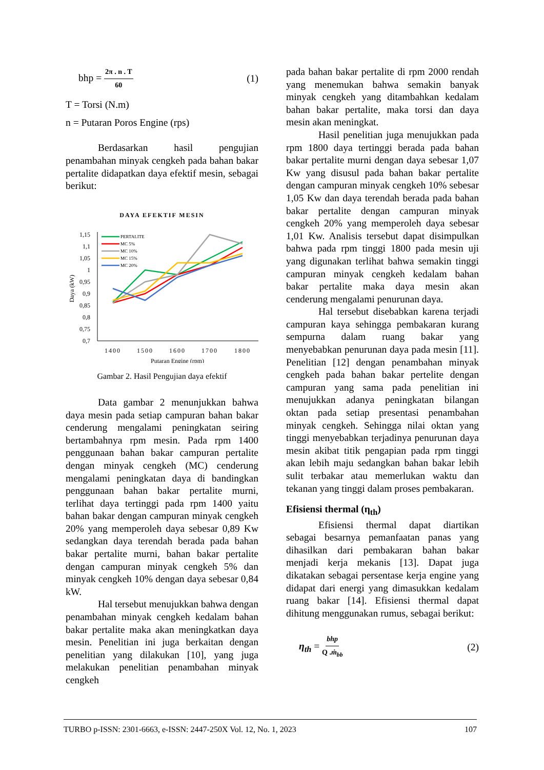bhp = 2π . n . T 60
(1)
T = Torsi (N.m)
n = Putaran Poros Engine (rps)
Berdasarkan hasil pengujian penambahan minyak cengkeh pada bahan bakar pertalite didapatkan daya efektif mesin, sebagai berikut:
DAYA EFEKTIF MESIN
1,15
1,1
1,05
1
0,95
0,9
0,85
0,8
0,75
0,7
Daya (kW)
1400
1500
1600
1700
1800
Putaran Engine (rpm)
PERTALITE
MC 5%
MC 10%
MC 15%
MC 20%
Gambar 2. Hasil Pengujian daya efektif
Data gambar 2 menunjukkan bahwa daya mesin pada setiap campuran bahan bakar cenderung mengalami peningkatan seiring bertambahnya rpm mesin. Pada rpm 1400 penggunaan bahan bakar campuran pertalite dengan minyak cengkeh (MC) cenderung mengalami peningkatan daya di bandingkan penggunaan bahan bakar pertalite murni, terlihat daya tertinggi pada rpm 1400 yaitu bahan bakar dengan campuran minyak cengkeh 20% yang memperoleh daya sebesar 0,89 Kw sedangkan daya terendah berada pada bahan bakar pertalite murni, bahan bakar pertalite dengan campuran minyak cengkeh 5% dan minyak cengkeh 10% dengan daya sebesar 0,84 kW.
Hal tersebut menujukkan bahwa dengan penambahan minyak cengkeh kedalam bahan bakar pertalite maka akan meningkatkan daya mesin. Penelitian ini juga berkaitan dengan penelitian yang dilakukan [10], yang juga melakukan penelitian penambahan minyak cengkeh
pada bahan bakar pertalite di rpm 2000 rendah yang menemukan bahwa semakin banyak minyak cengkeh yang ditambahkan kedalam bahan bakar pertalite, maka torsi dan daya mesin akan meningkat.
Hasil penelitian juga menujukkan pada rpm 1800 daya tertinggi berada pada bahan bakar pertalite murni dengan daya sebesar 1,07 Kw yang disusul pada bahan bakar pertalite dengan campuran minyak cengkeh 10% sebesar 1,05 Kw dan daya terendah berada pada bahan bakar pertalite dengan campuran minyak cengkeh 20% yang memperoleh daya sebesar 1,01 Kw. Analisis tersebut dapat disimpulkan bahwa pada rpm tinggi 1800 pada mesin uji yang digunakan terlihat bahwa semakin tinggi campuran minyak cengkeh kedalam bahan bakar pertalite maka daya mesin akan cenderung mengalami penurunan daya.
Hal tersebut disebabkan karena terjadi campuran kaya sehingga pembakaran kurang sempurna dalam ruang bakar yang menyebabkan penurunan daya pada mesin [11]. Penelitian [12] dengan penambahan minyak cengkeh pada bahan bakar pertelite dengan campuran yang sama pada penelitian ini menujukkan adanya peningkatan bilangan oktan pada setiap presentasi penambahan minyak cengkeh. Sehingga nilai oktan yang tinggi menyebabkan terjadinya penurunan daya mesin akibat titik pengapian pada rpm tinggi akan lebih maju sedangkan bahan bakar lebih sulit terbakar atau memerlukan waktu dan tekanan yang tinggi dalam proses pembakaran.
Efisiensi thermal (η<sub>th</sub>)
Efisiensi thermal dapat diartikan sebagai besarnya pemanfaatan panas yang dihasilkan dari pembakaran bahan bakar menjadi kerja mekanis [13]. Dapat juga dikatakan sebagai persentase kerja engine yang didapat dari energi yang dimasukkan kedalam ruang bakar [14]. Efisiensi thermal dapat dihitung menggunakan rumus, sebagai berikut:
η<sub>th</sub> = bhp Q .ṁ<sub>bb</sub>
(2)
TURBO p-ISSN: 2301-6663, e-ISSN: 2447-250X Vol. 12, No. 1, 2023 107